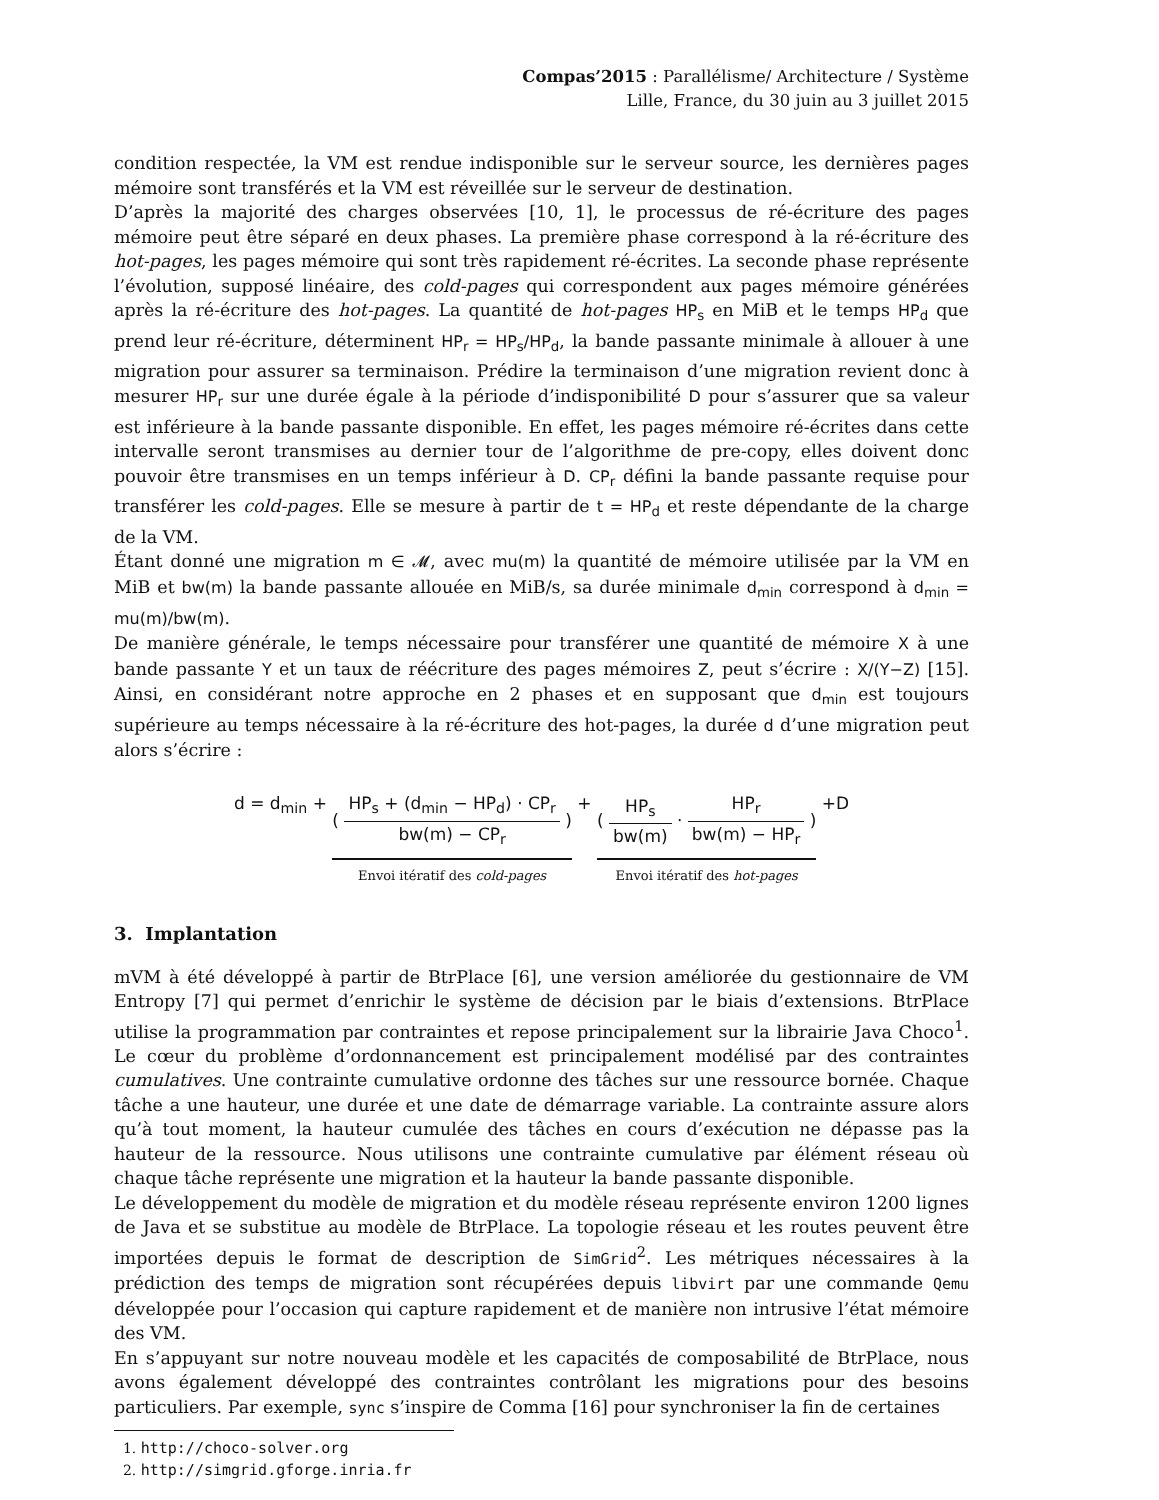Compas’2015 : Parallélisme/ Architecture / Système
Lille, France, du 30 juin au 3 juillet 2015
condition respectée, la VM est rendue indisponible sur le serveur source, les dernières pages mémoire sont transférés et la VM est réveillée sur le serveur de destination.
D’après la majorité des charges observées [10, 1], le processus de ré-écriture des pages mémoire peut être séparé en deux phases. La première phase correspond à la ré-écriture des hot-pages, les pages mémoire qui sont très rapidement ré-écrites. La seconde phase représente l’évolution, supposé linéaire, des cold-pages qui correspondent aux pages mémoire générées après la ré-écriture des hot-pages. La quantité de hot-pages HP<sub>s</sub> en MiB et le temps HP<sub>d</sub> que prend leur ré-écriture, déterminent HP<sub>r</sub> = HP<sub>s</sub>/HP<sub>d</sub>, la bande passante minimale à allouer à une migration pour assurer sa terminaison. Prédire la terminaison d’une migration revient donc à mesurer HP<sub>r</sub> sur une durée égale à la période d’indisponibilité D pour s’assurer que sa valeur est inférieure à la bande passante disponible. En effet, les pages mémoire ré-écrites dans cette intervalle seront transmises au dernier tour de l’algorithme de pre-copy, elles doivent donc pouvoir être transmises en un temps inférieur à D. CP<sub>r</sub> défini la bande passante requise pour transférer les cold-pages. Elle se mesure à partir de t = HP<sub>d</sub> et reste dépendante de la charge de la VM.
Étant donné une migration m ∈ 𝓜, avec mu(m) la quantité de mémoire utilisée par la VM en MiB et bw(m) la bande passante allouée en MiB/s, sa durée minimale d<sub>min</sub> correspond à d<sub>min</sub> = mu(m)/bw(m).
De manière générale, le temps nécessaire pour transférer une quantité de mémoire X à une bande passante Y et un taux de réécriture des pages mémoires Z, peut s’écrire : X/(Y−Z) [15]. Ainsi, en considérant notre approche en 2 phases et en supposant que d<sub>min</sub> est toujours supérieure au temps nécessaire à la ré-écriture des hot-pages, la durée d d’une migration peut alors s’écrire :
d = d<sub>min</sub> + ( HP<sub>s</sub> + (d<sub>min</sub> − HP<sub>d</sub>) · CP<sub>r</sub> bw(m) − CP<sub>r</sub> )
Envoi itératif des cold-pages
+ ( HP<sub>s</sub> bw(m) · HP<sub>r</sub> bw(m) − HP<sub>r</sub> )
Envoi itératif des hot-pages
+D
3. Implantation
mVM à été développé à partir de BtrPlace [6], une version améliorée du gestionnaire de VM Entropy [7] qui permet d’enrichir le système de décision par le biais d’extensions. BtrPlace utilise la programmation par contraintes et repose principalement sur la librairie Java Choco<sup>1</sup>. Le cœur du problème d’ordonnancement est principalement modélisé par des contraintes cumulatives. Une contrainte cumulative ordonne des tâches sur une ressource bornée. Chaque tâche a une hauteur, une durée et une date de démarrage variable. La contrainte assure alors qu’à tout moment, la hauteur cumulée des tâches en cours d’exécution ne dépasse pas la hauteur de la ressource. Nous utilisons une contrainte cumulative par élément réseau où chaque tâche représente une migration et la hauteur la bande passante disponible.
Le développement du modèle de migration et du modèle réseau représente environ 1200 lignes de Java et se substitue au modèle de BtrPlace. La topologie réseau et les routes peuvent être importées depuis le format de description de SimGrid<sup>2</sup>. Les métriques nécessaires à la prédiction des temps de migration sont récupérées depuis libvirt par une commande Qemu développée pour l’occasion qui capture rapidement et de manière non intrusive l’état mémoire des VM.
En s’appuyant sur notre nouveau modèle et les capacités de composabilité de BtrPlace, nous avons également développé des contraintes contrôlant les migrations pour des besoins particuliers. Par exemple, sync s’inspire de Comma [16] pour synchroniser la fin de certaines
1. http://choco-solver.org
2. http://simgrid.gforge.inria.fr